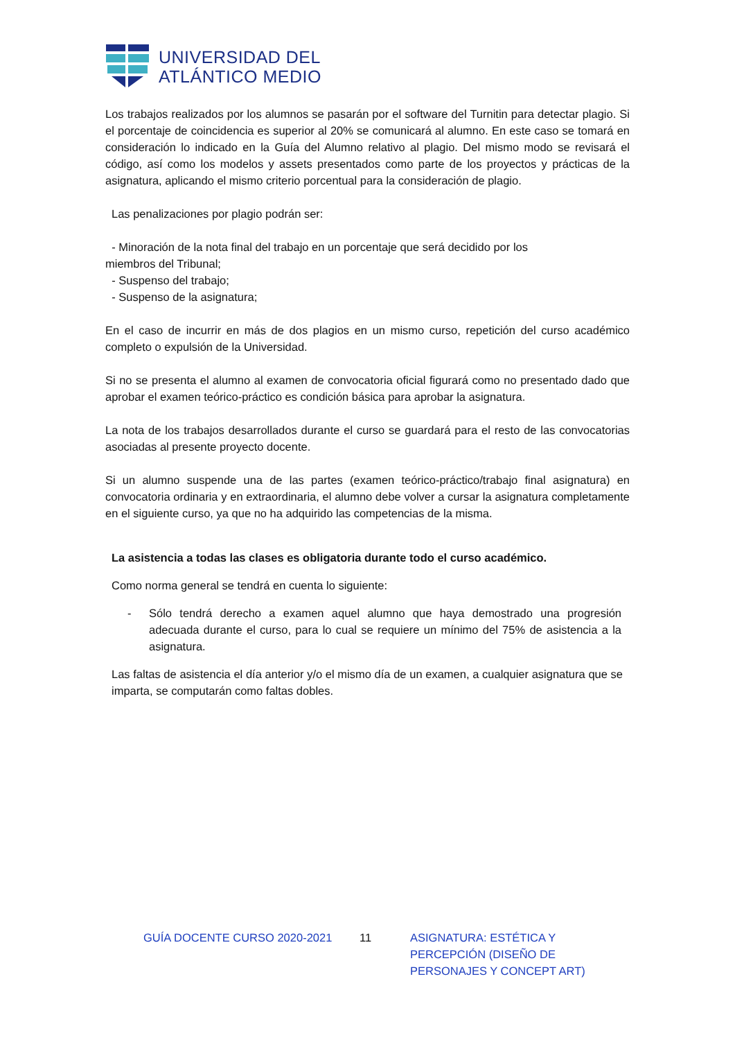UNIVERSIDAD DEL
ATLÁNTICO MEDIO
Los trabajos realizados por los alumnos se pasarán por el software del Turnitin para detectar plagio. Si el porcentaje de coincidencia es superior al 20% se comunicará al alumno. En este caso se tomará en consideración lo indicado en la Guía del Alumno relativo al plagio. Del mismo modo se revisará el código, así como los modelos y assets presentados como parte de los proyectos y prácticas de la asignatura, aplicando el mismo criterio porcentual para la consideración de plagio.
Las penalizaciones por plagio podrán ser:
- Minoración de la nota final del trabajo en un porcentaje que será decidido por los
miembros del Tribunal;
- Suspenso del trabajo;
- Suspenso de la asignatura;
En el caso de incurrir en más de dos plagios en un mismo curso, repetición del curso académico completo o expulsión de la Universidad.
Si no se presenta el alumno al examen de convocatoria oficial figurará como no presentado dado que aprobar el examen teórico-práctico es condición básica para aprobar la asignatura.
La nota de los trabajos desarrollados durante el curso se guardará para el resto de las convocatorias asociadas al presente proyecto docente.
Si un alumno suspende una de las partes (examen teórico-práctico/trabajo final asignatura) en convocatoria ordinaria y en extraordinaria, el alumno debe volver a cursar la asignatura completamente en el siguiente curso, ya que no ha adquirido las competencias de la misma.
La asistencia a todas las clases es obligatoria durante todo el curso académico.
Como norma general se tendrá en cuenta lo siguiente:
- Sólo tendrá derecho a examen aquel alumno que haya demostrado una progresión adecuada durante el curso, para lo cual se requiere un mínimo del 75% de asistencia a la asignatura.
Las faltas de asistencia el día anterior y/o el mismo día de un examen, a cualquier asignatura que se imparta, se computarán como faltas dobles.
GUÍA DOCENTE CURSO 2020-2021 11 ASIGNATURA: ESTÉTICA Y PERCEPCIÓN (DISEÑO DE PERSONAJES Y CONCEPT ART)